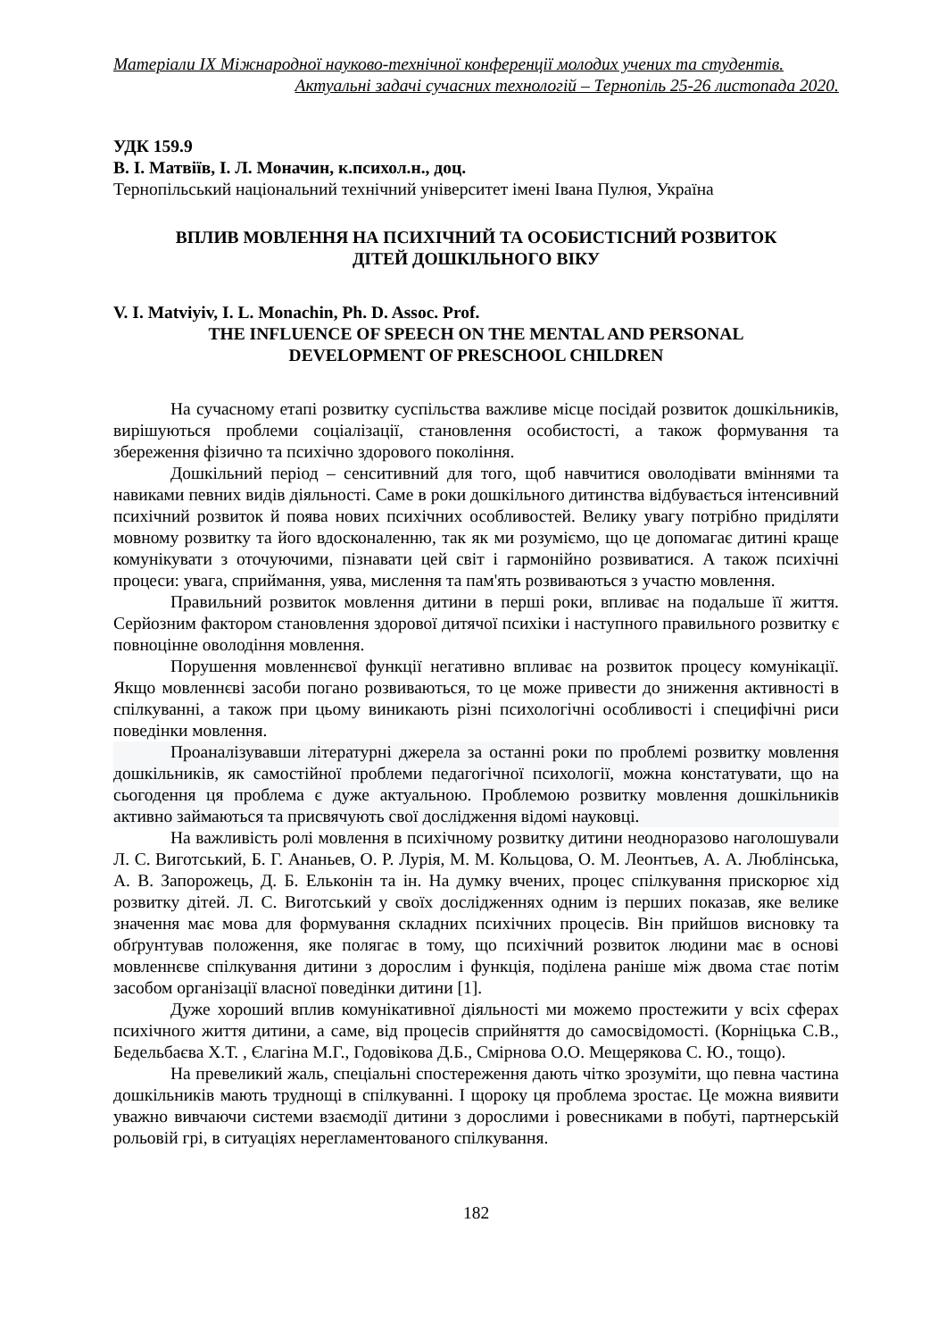Матеріали IX Міжнародної науково-технічної конференції молодих учених та студентів.
Актуальні задачі сучасних технологій – Тернопіль 25-26 листопада 2020.
УДК 159.9
В. І. Матвіїв, І. Л. Моначин, к.психол.н., доц.
Тернопільський національний технічний університет імені Івана Пулюя, Україна
ВПЛИВ МОВЛЕННЯ НА ПСИХІЧНИЙ ТА ОСОБИСТІСНИЙ РОЗВИТОК
ДІТЕЙ ДОШКІЛЬНОГО ВІКУ
V. I. Matviyiv, I. L. Monachin, Ph. D. Assoc. Prof.
THE INFLUENCE OF SPEECH ON THE MENTAL AND PERSONAL
DEVELOPMENT OF PRESCHOOL CHILDREN
На сучасному етапі розвитку суспільства важливе місце посідай розвиток дошкільників, вирішуються проблеми соціалізації, становлення особистості, а також формування та збереження фізично та психічно здорового покоління.
Дошкільний період – сенситивний для того, щоб навчитися оволодівати вміннями та навиками певних видів діяльності. Саме в роки дошкільного дитинства відбувається інтенсивний психічний розвиток й поява нових психічних особливостей. Велику увагу потрібно приділяти мовному розвитку та його вдосконаленню, так як ми розуміємо, що це допомагає дитині краще комунікувати з оточуючими, пізнавати цей світ і гармонійно розвиватися. А також психічні процеси: увага, сприймання, уява, мислення та пам'ять розвиваються з участю мовлення.
Правильний розвиток мовлення дитини в перші роки, впливає на подальше її життя. Серйозним фактором становлення здорової дитячої психіки і наступного правильного розвитку є повноцінне оволодіння мовлення.
Порушення мовленнєвої функції негативно впливає на розвиток процесу комунікації. Якщо мовленнєві засоби погано розвиваються, то це може привести до зниження активності в спілкуванні, а також при цьому виникають різні психологічні особливості і специфічні риси поведінки мовлення.
Проаналізувавши літературні джерела за останні роки по проблемі розвитку мовлення дошкільників, як самостійної проблеми педагогічної психології, можна констатувати, що на сьогодення ця проблема є дуже актуальною. Проблемою розвитку мовлення дошкільників активно займаються та присвячують свої дослідження відомі науковці.
На важливість ролі мовлення в психічному розвитку дитини неодноразово наголошували Л. С. Виготський, Б. Г. Ананьев, О. Р. Лурія, М. М. Кольцова, О. М. Леонтьев, А. А. Люблінська, А. В. Запорожець, Д. Б. Ельконін та ін. На думку вчених, процес спілкування прискорює хід розвитку дітей. Л. С. Виготський у своїх дослідженнях одним із перших показав, яке велике значення має мова для формування складних психічних процесів. Він прийшов висновку та обґрунтував положення, яке полягає в тому, що психічний розвиток людини має в основі мовленнєве спілкування дитини з дорослим і функція, поділена раніше між двома стає потім засобом організації власної поведінки дитини [1].
Дуже хороший вплив комунікативної діяльності ми можемо простежити у всіх сферах психічного життя дитини, а саме, від процесів сприйняття до самосвідомості. (Корніцька С.В., Бедельбаєва Х.Т. , Єлагіна М.Г., Годовікова Д.Б., Смірнова О.О. Мещерякова С. Ю., тощо).
На превеликий жаль, спеціальні спостереження дають чітко зрозуміти, що певна частина дошкільників мають труднощі в спілкуванні. І щороку ця проблема зростає. Це можна виявити уважно вивчаючи системи взаємодії дитини з дорослими і ровесниками в побуті, партнерській рольовій грі, в ситуаціях нерегламентованого спілкування.
182